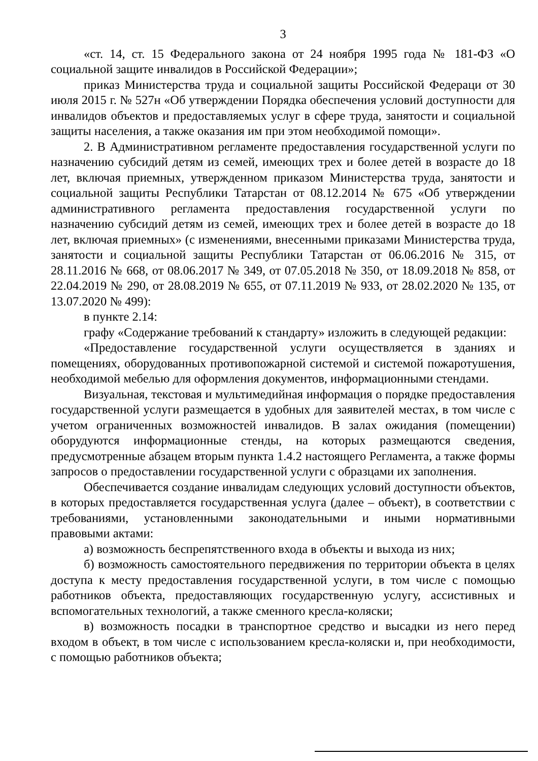3
«ст. 14, ст. 15 Федерального закона от 24 ноября 1995 года № 181-ФЗ «О социальной защите инвалидов в Российской Федерации»;
приказ Министерства труда и социальной защиты Российской Федераци от 30 июля 2015 г. № 527н «Об утверждении Порядка обеспечения условий доступности для инвалидов объектов и предоставляемых услуг в сфере труда, занятости и социальной защиты населения, а также оказания им при этом необходимой помощи».
2. В Административном регламенте предоставления государственной услуги по назначению субсидий детям из семей, имеющих трех и более детей в возрасте до 18 лет, включая приемных, утвержденном приказом Министерства труда, занятости и социальной защиты Республики Татарстан от 08.12.2014 № 675 «Об утверждении административного регламента предоставления государственной услуги по назначению субсидий детям из семей, имеющих трех и более детей в возрасте до 18 лет, включая приемных» (с изменениями, внесенными приказами Министерства труда, занятости и социальной защиты Республики Татарстан от 06.06.2016 № 315, от 28.11.2016 № 668, от 08.06.2017 № 349, от 07.05.2018 № 350, от 18.09.2018 № 858, от 22.04.2019 № 290, от 28.08.2019 № 655, от 07.11.2019 № 933, от 28.02.2020 № 135, от 13.07.2020 № 499):
в пункте 2.14:
графу «Содержание требований к стандарту» изложить в следующей редакции:
«Предоставление государственной услуги осуществляется в зданиях и помещениях, оборудованных противопожарной системой и системой пожаротушения, необходимой мебелью для оформления документов, информационными стендами.
Визуальная, текстовая и мультимедийная информация о порядке предоставления государственной услуги размещается в удобных для заявителей местах, в том числе с учетом ограниченных возможностей инвалидов. В залах ожидания (помещении) оборудуются информационные стенды, на которых размещаются сведения, предусмотренные абзацем вторым пункта 1.4.2 настоящего Регламента, а также формы запросов о предоставлении государственной услуги с образцами их заполнения.
Обеспечивается создание инвалидам следующих условий доступности объектов, в которых предоставляется государственная услуга (далее – объект), в соответствии с требованиями, установленными законодательными и иными нормативными правовыми актами:
а) возможность беспрепятственного входа в объекты и выхода из них;
б) возможность самостоятельного передвижения по территории объекта в целях доступа к месту предоставления государственной услуги, в том числе с помощью работников объекта, предоставляющих государственную услугу, ассистивных и вспомогательных технологий, а также сменного кресла-коляски;
в) возможность посадки в транспортное средство и высадки из него перед входом в объект, в том числе с использованием кресла-коляски и, при необходимости, с помощью работников объекта;